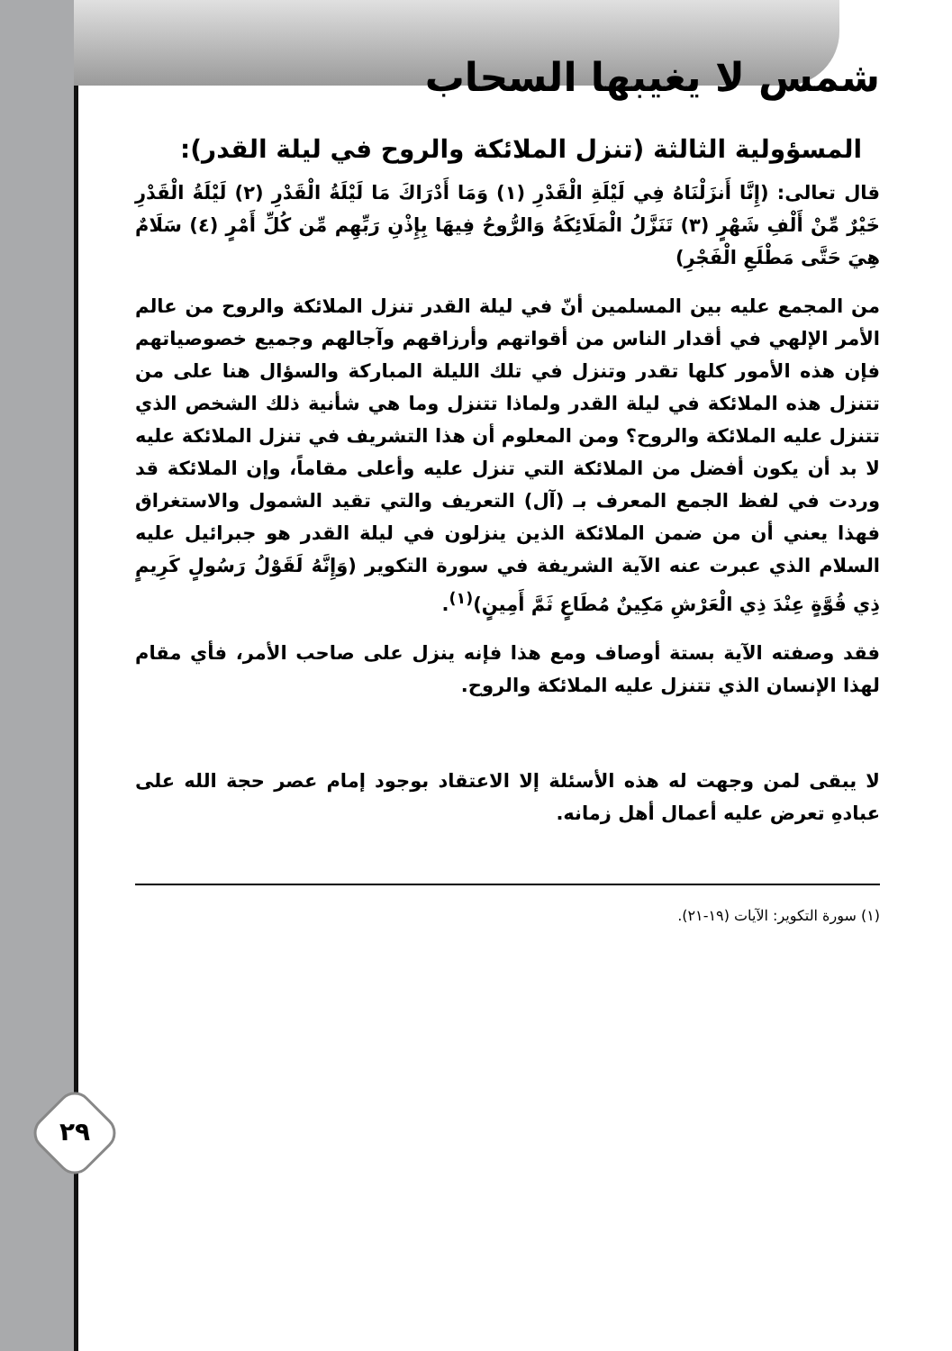٢٩
شمس لا يغيبها السحاب
المسؤولية الثالثة (تنزل الملائكة والروح في ليلة القدر):
قال تعالى: (إِنَّا أَنزَلْنَاهُ فِي لَيْلَةِ الْقَدْرِ (١) وَمَا أَدْرَاكَ مَا لَيْلَةُ الْقَدْرِ (٢) لَيْلَةُ الْقَدْرِ خَيْرٌ مِّنْ أَلْفِ شَهْرٍ (٣) تَنَزَّلُ الْمَلَائِكَةُ وَالرُّوحُ فِيهَا بِإِذْنِ رَبِّهِم مِّن كُلِّ أَمْرٍ (٤) سَلَامٌ هِيَ حَتَّى مَطْلَعِ الْفَجْرِ)
من المجمع عليه بين المسلمين أنّ في ليلة القدر تنزل الملائكة والروح من عالم الأمر الإلهي في أقدار الناس من أقواتهم وأرزاقهم وآجالهم وجميع خصوصياتهم فإن هذه الأمور كلها تقدر وتنزل في تلك الليلة المباركة والسؤال هنا على من تتنزل هذه الملائكة في ليلة القدر ولماذا تتنزل وما هي شأنية ذلك الشخص الذي تتنزل عليه الملائكة والروح؟ ومن المعلوم أن هذا التشريف في تنزل الملائكة عليه لا بد أن يكون أفضل من الملائكة التي تنزل عليه وأعلى مقاماً، وإن الملائكة قد وردت في لفظ الجمع المعرف بـ (آل) التعريف والتي تقيد الشمول والاستغراق فهذا يعني أن من ضمن الملائكة الذين ينزلون في ليلة القدر هو جبرائيل عليه السلام الذي عبرت عنه الآية الشريفة في سورة التكوير (وَإِنَّهُ لَقَوْلُ رَسُولٍ كَرِيمٍ ذِي قُوَّةٍ عِنْدَ ذِي الْعَرْشِ مَكِينٌ مُطَاعٍ ثَمَّ أَمِينٍ)<sup>(١)</sup>.
فقد وصفته الآية بستة أوصاف ومع هذا فإنه ينزل على صاحب الأمر، فأي مقام لهذا الإنسان الذي تتنزل عليه الملائكة والروح.
لا يبقى لمن وجهت له هذه الأسئلة إلا الاعتقاد بوجود إمام عصر حجة الله على عبادهِ تعرض عليه أعمال أهل زمانه.
(١) سورة التكوير: الآيات (١٩-٢١).